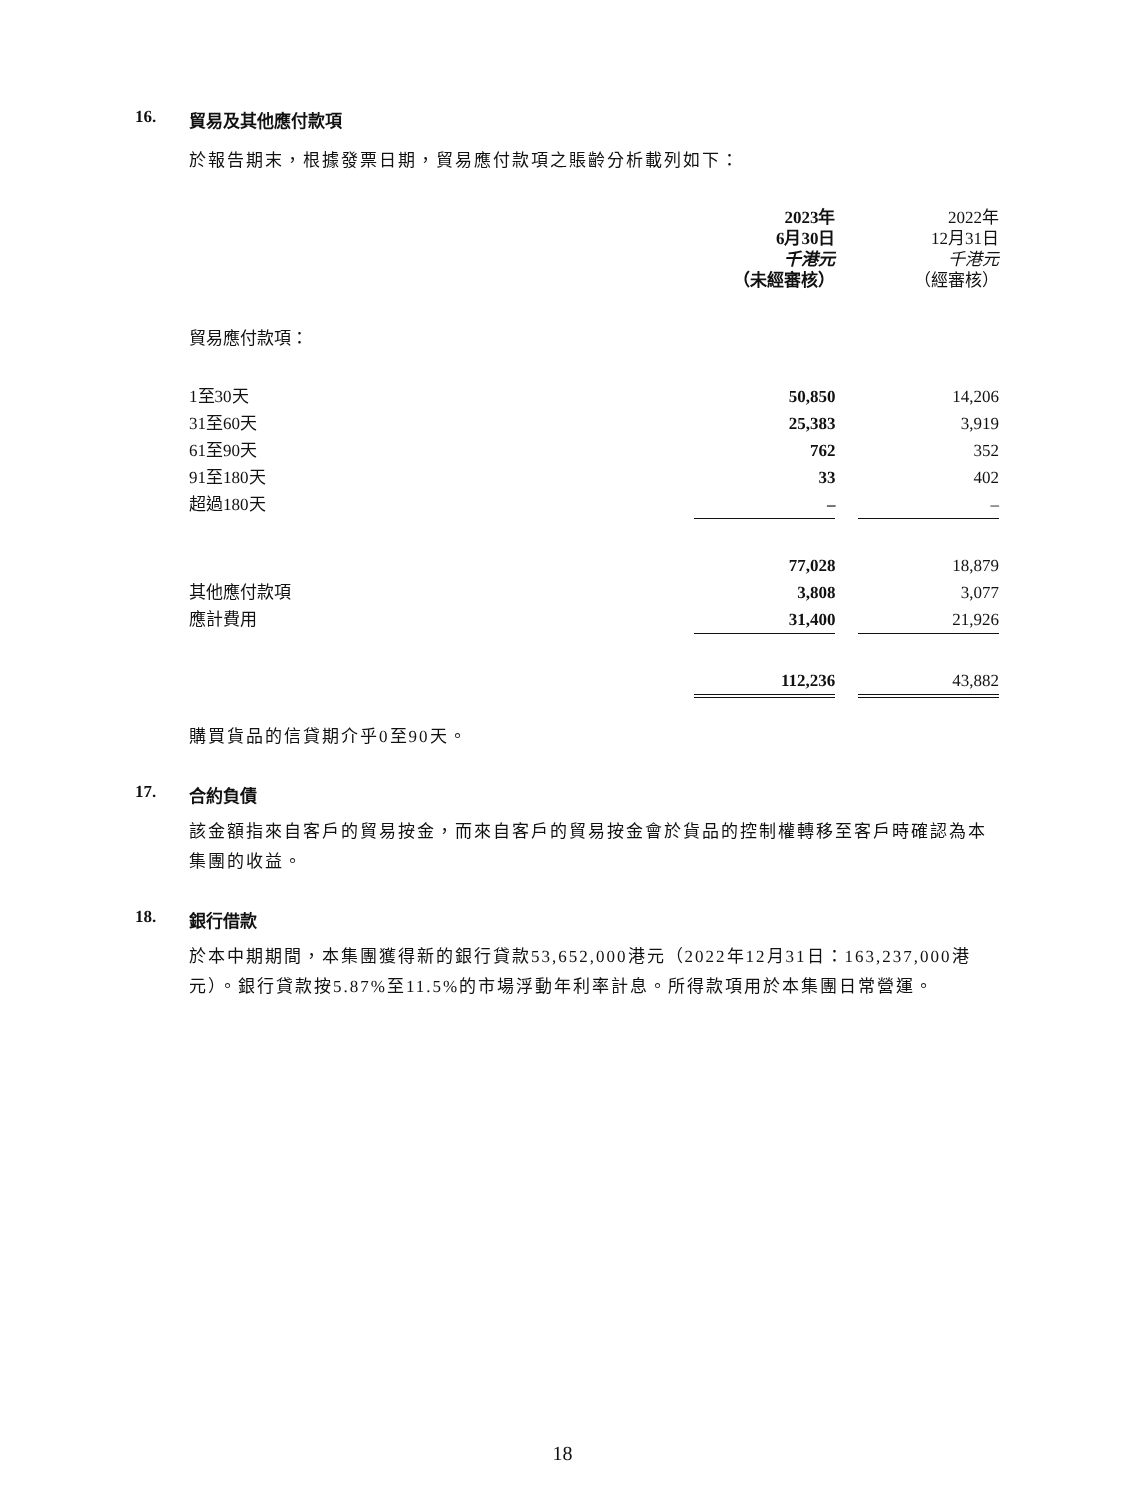16. 貿易及其他應付款項
於報告期末，根據發票日期，貿易應付款項之賬齡分析載列如下：
| | 2023年 6月30日 千港元 （未經審核） | | 2022年 12月31日 千港元 （經審核） |
| --- | --- | --- | --- |
| 貿易應付款項： | | | |
| 1至30天 | 50,850 | | 14,206 |
| 31至60天 | 25,383 | | 3,919 |
| 61至90天 | 762 | | 352 |
| 91至180天 | 33 | | 402 |
| 超過180天 | – | | – |
| | 77,028 | | 18,879 |
| 其他應付款項 | 3,808 | | 3,077 |
| 應計費用 | 31,400 | | 21,926 |
| | 112,236 | | 43,882 |
購買貨品的信貸期介乎0至90天。
17. 合約負債
該金額指來自客戶的貿易按金，而來自客戶的貿易按金會於貨品的控制權轉移至客戶時確認為本集團的收益。
18. 銀行借款
於本中期期間，本集團獲得新的銀行貸款53,652,000港元（2022年12月31日：163,237,000港元）。銀行貸款按5.87%至11.5%的市場浮動年利率計息。所得款項用於本集團日常營運。
18